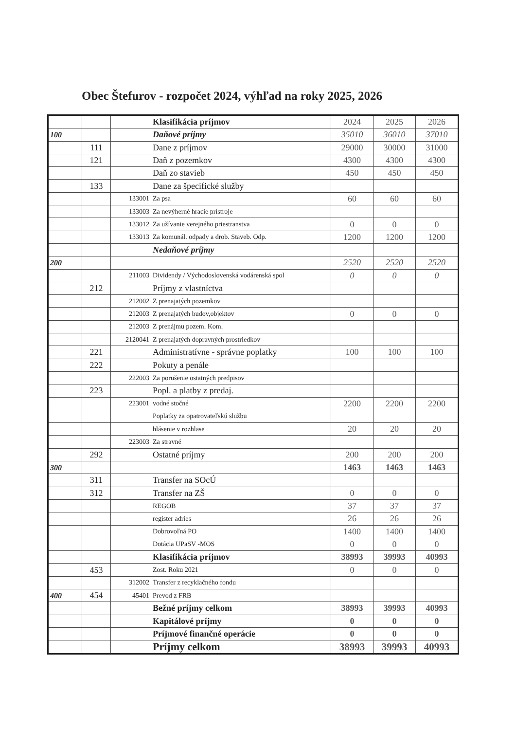Obec Štefurov - rozpočet 2024, výhľad na roky 2025, 2026
| | | | Klasifikácia príjmov | 2024 | 2025 | 2026 |
| 100 | | | Daňové príjmy | 35010 | 36010 | 37010 |
| | 111 | | Dane z príjmov | 29000 | 30000 | 31000 |
| | 121 | | Daň z pozemkov | 4300 | 4300 | 4300 |
| | | | Daň zo stavieb | 450 | 450 | 450 |
| | 133 | | Dane za špecifické služby | | | |
| | | 133001 | Za psa | 60 | 60 | 60 |
| | | 133003 | Za nevýherné hracie prístroje | | | |
| | | 133012 | Za užívanie verejného priestranstva | 0 | 0 | 0 |
| | | 133013 | Za komunál. odpady a drob. Staveb. Odp. | 1200 | 1200 | 1200 |
| | | | Nedaňové príjmy | | | |
| 200 | | | | 2520 | 2520 | 2520 |
| | | 211003 | Dividendy / Východoslovenská vodárenská spol | 0 | 0 | 0 |
| | 212 | | Príjmy z vlastníctva | | | |
| | | 212002 | Z prenajatých pozemkov | | | |
| | | 212003 | Z prenajatých budov,objektov | 0 | 0 | 0 |
| | | 212003 | Z prenájmu pozem. Kom. | | | |
| | | 2120041 | Z prenajatých dopravných prostriedkov | | | |
| | 221 | | Administratívne - správne poplatky | 100 | 100 | 100 |
| | 222 | | Pokuty a penále | | | |
| | | 222003 | Za porušenie ostatných predpisov | | | |
| | 223 | | Popl. a platby z predaj. | | | |
| | | 223001 | vodné stočné | 2200 | 2200 | 2200 |
| | | | Poplatky za opatrovateľskú službu | | | |
| | | | hlásenie v rozhlase | 20 | 20 | 20 |
| | | 223003 | Za stravné | | | |
| | 292 | | Ostatné príjmy | 200 | 200 | 200 |
| 300 | | | | 1463 | 1463 | 1463 |
| | 311 | | Transfer na SOcÚ | | | |
| | 312 | | Transfer na ZŠ | 0 | 0 | 0 |
| | | | REGOB | 37 | 37 | 37 |
| | | | register adries | 26 | 26 | 26 |
| | | | Dobrovoľná PO | 1400 | 1400 | 1400 |
| | | | Dotácia UPaSV -MOS | 0 | 0 | 0 |
| | | | Klasifikácia príjmov | 38993 | 39993 | 40993 |
| | 453 | | Zost. Roku 2021 | 0 | 0 | 0 |
| | | 312002 | Transfer z recyklačného fondu | | | |
| 400 | 454 | 45401 | Prevod z FRB | | | |
| | | | Bežné príjmy celkom | 38993 | 39993 | 40993 |
| | | | Kapitálové príjmy | 0 | 0 | 0 |
| | | | Príjmové finančné operácie | 0 | 0 | 0 |
| | | | Príjmy celkom | 38993 | 39993 | 40993 |